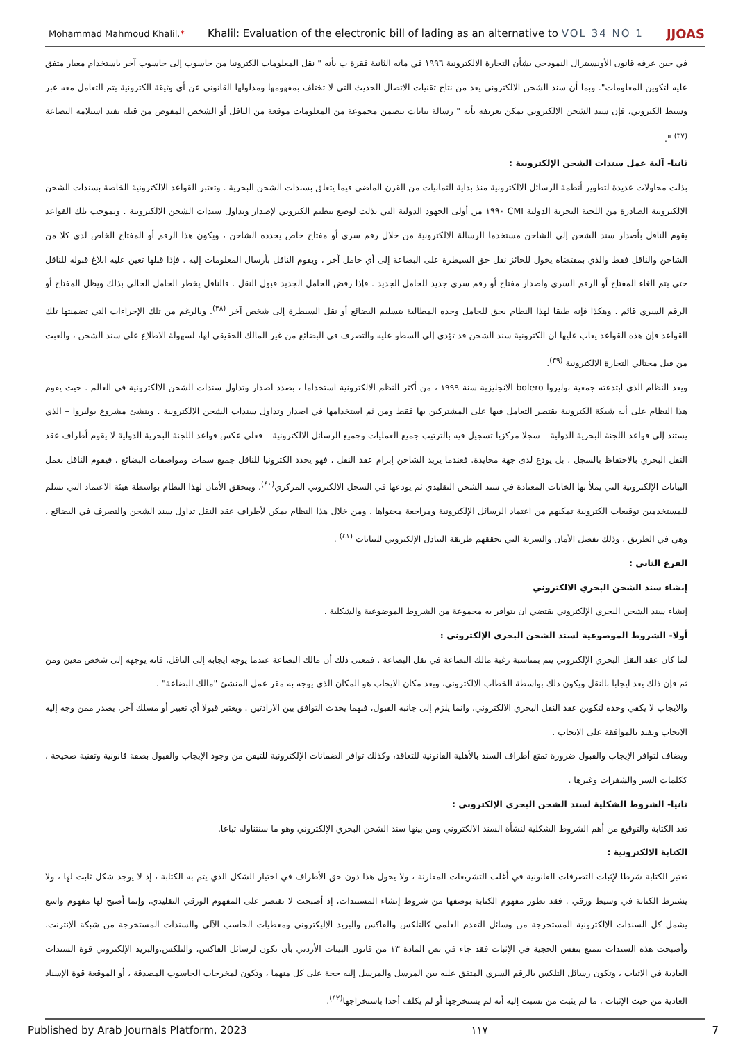Mohammad Mahmoud Khalil.* Khalil: Evaluation of the electronic bill of lading as an alternative to VOL 34 NO 1 JJOAS
في حين عرفه قانون الأونسيترال النموذجي بشأن التجارة الالكترونية ١٩٩٦ في ماته الثانية فقرة ب بأنه " نقل المعلومات الكترونيا من حاسوب إلى حاسوب آخر باستخدام معيار متفق عليه لتكوين المعلومات". وبما أن سند الشحن الالكتروني يعد من نتاج تقنيات الاتصال الحديث التي لا تختلف بمفهومها ومدلولها القانوني عن أي وثيقة الكترونية يتم التعامل معه عبر وسيط الكتروني، فإن سند الشحن الالكتروني يمكن تعريفه بأنه " رسالة بيانات تتضمن مجموعة من المعلومات موقعة من الناقل أو الشخص المفوض من قبله تفيد استلامه البضاعة <sup>(٣٧)</sup> ".
ثانيا- آلية عمل سندات الشحن الإلكترونية :
بذلت محاولات عديدة لتطوير أنظمة الرسائل الالكترونية منذ بداية الثمانيات من القرن الماضي فيما يتعلق بسندات الشحن البحرية . وتعتبر القواعد الالكترونية الخاصة بسندات الشحن الالكترونية الصادرة من اللجنة البحرية الدولية CMI ١٩٩٠ من أولى الجهود الدولية التي بذلت لوضع تنظيم الكتروني لإصدار وتداول سندات الشحن الالكترونية . وبموجب تلك القواعد يقوم الناقل بأصدار سند الشحن إلى الشاحن مستخدما الرسالة الالكترونية من خلال رقم سري أو مفتاح خاص يحدده الشاحن ، ويكون هذا الرقم أو المفتاح الخاص لدى كلا من الشاحن والناقل فقط والذي بمقتضاه يخول للحائز نقل حق السيطرة على البضاعة إلى أي حامل آخر ، ويقوم الناقل بأرسال المعلومات إليه . فإذا قبلها تعين عليه ابلاغ قبوله للناقل حتى يتم الغاء المفتاح أو الرقم السري واصدار مفتاح أو رقم سري جديد للحامل الجديد . فإذا رفض الحامل الجديد قبول النقل . فالناقل يخطر الحامل الحالي بذلك ويظل المفتاح أو الرقم السري قائم . وهكذا فإنه طبقا لهذا النظام يحق للحامل وحده المطالبة بتسليم البضائع أو نقل السيطرة إلى شخص آخر <sup>(٣٨)</sup>. وبالرغم من تلك الإجراءات التي تضمنتها تلك القواعد فإن هذه القواعد يعاب عليها ان الكترونية سند الشحن قد تؤدي إلى السطو عليه والتصرف في البضائع من غير المالك الحقيقي لها، لسهولة الاطلاع على سند الشحن ، والعبث من قبل محتالي التجارة الالكترونية <sup>(٣٩)</sup>.
ويعد النظام الذي ابتدعته جمعية بوليروا bolero الانجليزية سنة ١٩٩٩ ، من أكثر النظم الالكترونية استخداما ، بصدد اصدار وتداول سندات الشحن الالكترونية في العالم . حيث يقوم هذا النظام على أنه شبكة الكترونية يقتصر التعامل فيها على المشتركين بها فقط ومن ثم استخدامها في اصدار وتداول سندات الشحن الالكترونية . وينشئ مشروع بوليروا – الذي يستند إلى قواعد اللجنة البحرية الدولية – سجلا مركزيا تسجيل فيه بالترتيب جميع العمليات وجميع الرسائل الالكترونية – فعلى عكس قواعد اللجنة البحرية الدولية لا يقوم أطراف عقد النقل البحري بالاحتفاظ بالسجل ، بل يودع لدى جهة محايدة. فعندما يريد الشاحن إبرام عقد النقل ، فهو يحدد الكترونيا للناقل جميع سمات ومواصفات البضائع ، فيقوم الناقل بعمل البيانات الإلكترونية التي يملأ بها الخانات المعتادة في سند الشحن التقليدي ثم يودعها في السجل الالكتروني المركزي<sup>(٤٠)</sup>. ويتحقق الأمان لهذا النظام بواسطة هيئة الاعتماد التي تسلم للمستخدمين توقيعات الكترونية تمكنهم من اعتماد الرسائل الإلكترونية ومراجعة محتواها . ومن خلال هذا النظام يمكن لأطراف عقد النقل تداول سند الشحن والتصرف في البضائع ، وهي في الطريق ، وذلك بفضل الأمان والسرية التي تحققهم طريقة التبادل الإلكتروني للبيانات <sup>(٤١)</sup> .
الفرع الثاني :
إنشاء سند الشحن البحري الالكتروني
إنشاء سند الشحن البحري الإلكتروني يقتضي ان يتوافر به مجموعة من الشروط الموضوعية والشكلية .
أولا- الشروط الموضوعية لسند الشحن البحري الإلكتروني :
لما كان عقد النقل البحري الإلكتروني يتم بمناسبة رغبة مالك البضاعة في نقل البضاعة . فمعنى ذلك أن مالك البضاعة عندما يوجه ايجابه إلى الناقل، فانه يوجهه إلى شخص معين ومن ثم فإن ذلك يعد ايجابا بالنقل ويكون ذلك بواسطة الخطاب الالكتروني، ويعد مكان الايجاب هو المكان الذي يوجه به مقر عمل المنشئ "مالك البضاعة" .
والايجاب لا يكفي وحده لتكوين عقد النقل البحري الالكتروني، وانما يلزم إلى جانبه القبول، فبهما يحدث التوافق بين الارادتين . ويعتبر قبولا أي تعبير أو مسلك آخر، يصدر ممن وجه إليه الايجاب ويفيد بالموافقة على الايجاب .
ويضاف لتوافر الإيجاب والقبول ضرورة تمتع أطراف السند بالأهلية القانونية للتعاقد، وكذلك توافر الضمانات الإلكترونية للتيقن من وجود الإيجاب والقبول بصفة قانونية وتقنية صحيحة ، ككلمات السر والشفرات وغيرها .
ثانيا- الشروط الشكلية لسند الشحن البحري الإلكتروني :
تعد الكتابة والتوقيع من أهم الشروط الشكلية لنشأة السند الالكتروني ومن بينها سند الشحن البحري الإلكتروني وهو ما سنتناوله تباعا.
الكتابة الالكترونية :
تعتبر الكتابة شرطا لإثبات التصرفات القانونية في أغلب التشريعات المقارنة ، ولا يحول هذا دون حق الأطراف في اختيار الشكل الذي يتم به الكتابة ، إذ لا يوجد شكل ثابت لها ، ولا يشترط الكتابة في وسيط ورقي . فقد تطور مفهوم الكتابة بوصفها من شروط إنشاء المستندات، إذ أصبحت لا تقتصر على المفهوم الورقي التقليدي، وإنما أصبح لها مفهوم واسع يشمل كل السندات الإلكترونية المستخرجة من وسائل التقدم العلمي كالتلكس والفاكس والبريد الإليكتروني ومعطيات الحاسب الآلي والسندات المستخرجة من شبكة الإنترنت. وأصبحت هذه السندات تتمتع بنفس الحجية في الإثبات فقد جاء في نص المادة ١٣ من قانون البينات الأردني بأن تكون لرسائل الفاكس، والتلكس،والبريد الإلكتروني قوة السندات العادية في الاثبات ، وتكون رسائل التلكس بالرقم السري المتفق عليه بين المرسل والمرسل إليه حجة على كل منهما ، وتكون لمخرجات الحاسوب المصدقة ، أو الموقعة قوة الإسناد العادية من حيث الإثبات ، ما لم يثبت من نسبت إليه أنه لم يستخرجها أو لم يكلف أحدا باستخراجها<sup>(٤٢)</sup>.
Published by Arab Journals Platform, 2023 ١١٧ 7